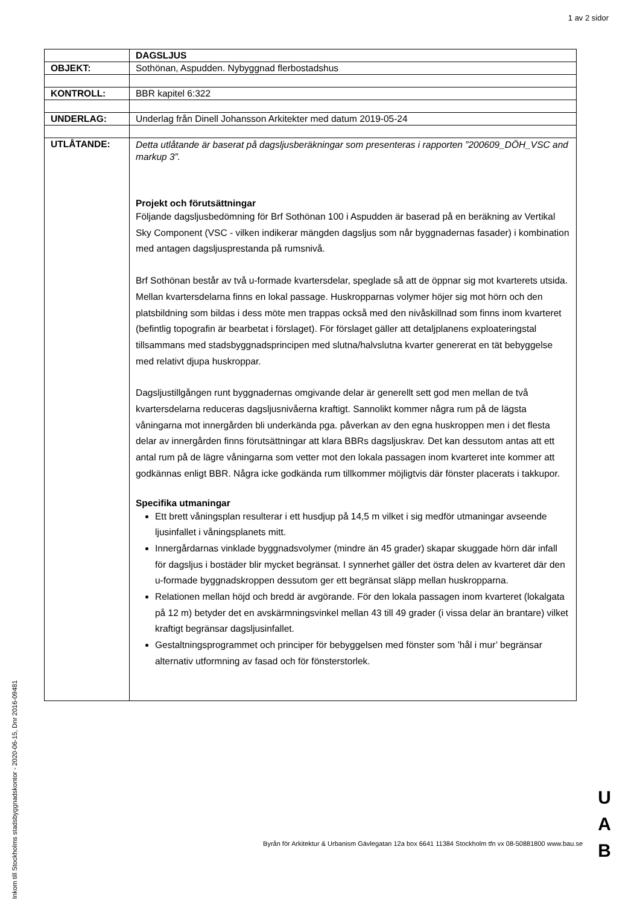1 av 2 sidor
| | DAGSLJUS |
| OBJEKT: | Sothönan, Aspudden. Nybyggnad flerbostadshus |
| KONTROLL: | BBR kapitel 6:322 |
| UNDERLAG: | Underlag från Dinell Johansson Arkitekter med datum 2019-05-24 |
| UTLÅTANDE: | Detta utlåtande är baserat på dagsljusberäkningar som presenteras i rapporten ”200609_DÖH_VSC and markup 3”. Projekt och förutsättningar Följande dagsljusbedömning för Brf Sothönan 100 i Aspudden är baserad på en beräkning av Vertikal Sky Component (VSC - vilken indikerar mängden dagsljus som når byggnadernas fasader) i kombination med antagen dagsljusprestanda på rumsnivå. Brf Sothönan består av två u-formade kvartersdelar, speglade så att de öppnar sig mot kvarterets utsida. Mellan kvartersdelarna finns en lokal passage. Huskropparnas volymer höjer sig mot hörn och den platsbildning som bildas i dess möte men trappas också med den nivåskillnad som finns inom kvarteret (befintlig topografin är bearbetat i förslaget). För förslaget gäller att detaljplanens exploateringstal tillsammans med stadsbyggnadsprincipen med slutna/halvslutna kvarter genererat en tät bebyggelse med relativt djupa huskroppar. Dagsljustillgången runt byggnadernas omgivande delar är generellt sett god men mellan de två kvartersdelarna reduceras dagsljusnivåerna kraftigt. Sannolikt kommer några rum på de lägsta våningarna mot innergården bli underkända pga. påverkan av den egna huskroppen men i det flesta delar av innergården finns förutsättningar att klara BBRs dagsljuskrav. Det kan dessutom antas att ett antal rum på de lägre våningarna som vetter mot den lokala passagen inom kvarteret inte kommer att godkännas enligt BBR. Några icke godkända rum tillkommer möjligtvis där fönster placerats i takkupor. Specifika utmaningar Ett brett våningsplan resulterar i ett husdjup på 14,5 m vilket i sig medför utmaningar avseende ljusinfallet i våningsplanets mitt. Innergårdarnas vinklade byggnadsvolymer (mindre än 45 grader) skapar skuggade hörn där infall för dagsljus i bostäder blir mycket begränsat. I synnerhet gäller det östra delen av kvarteret där den u-formade byggnadskroppen dessutom ger ett begränsat släpp mellan huskropparna. Relationen mellan höjd och bredd är avgörande. För den lokala passagen inom kvarteret (lokalgata på 12 m) betyder det en avskärmningsvinkel mellan 43 till 49 grader (i vissa delar än brantare) vilket kraftigt begränsar dagsljusinfallet. Gestaltningsprogrammet och principer för bebyggelsen med fönster som ’hål i mur’ begränsar alternativ utformning av fasad och för fönsterstorlek. |
Byrån för Arkitektur & Urbanism Gävlegatan 12a box 6641 11384 Stockholm tfn vx 08-50881800 www.bau.se
U A B
Inkom till Stockholms stadsbyggnadskontor - 2020-06-15, Dnr 2016-09481